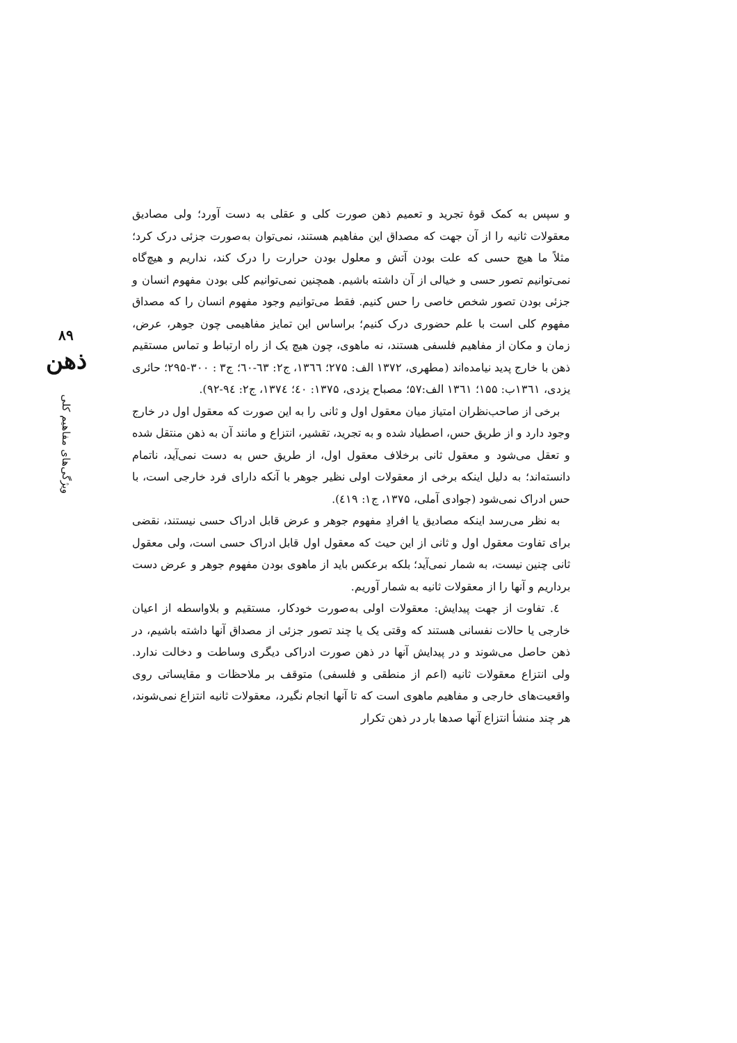۸۹
ذهن
ویژگی‌های مفاهیم کلی
و سپس به کمک قوهٔ تجرید و تعمیم ذهن صورت کلی و عقلی به دست آورد؛ ولی مصادیق معقولات ثانیه را از آن جهت که مصداق این مفاهیم هستند، نمی‌توان به‌صورت جزئی درک کرد؛ مثلاً ما هیچ حسی که علت بودن آتش و معلول بودن حرارت را درک کند، نداریم و هیچ‌گاه نمی‌توانیم تصور حسی و خیالی از آن داشته باشیم. همچنین نمی‌توانیم کلی بودن مفهوم انسان و جزئی بودن تصور شخص خاصی را حس کنیم. فقط می‌توانیم وجود مفهوم انسان را که مصداق مفهوم کلی است با علم حضوری درک کنیم؛ براساس این تمایز مفاهیمی چون جوهر، عرض، زمان و مکان از مفاهیم فلسفی هستند، نه ماهوی، چون هیچ یک از راه ارتباط و تماس مستقیم ذهن با خارج پدید نیامده‌اند (مطهری، ۱۳۷۲ الف: ۲۷۵؛ ۱۳٦٦، ج۲: ٦۳-٦۰؛ ج۳ : ۳۰۰-۲۹۵؛ حائری یزدی، ۱۳٦۱ب: ۱۵۵؛ ۱۳٦۱ الف:۵۷؛ مصباح یزدی، ۱۳۷۵: ٤۰؛ ۱۳۷٤، ج۲: ۹٤-۹۲).
برخی از صاحب‌نظران امتیاز میان معقول اول و ثانی را به این صورت که معقول اول در خارج وجود دارد و از طریق حس، اصطیاد شده و به تجرید، تقشیر، انتزاع و مانند آن به ذهن منتقل شده و تعقل می‌شود و معقول ثانی برخلاف معقول اول، از طریق حس به دست نمی‌آید، ناتمام دانسته‌اند؛ به دلیل اینکه برخی از معقولات اولی نظیر جوهر با آنکه دارای فرد خارجی است، با حس ادراک نمی‌شود (جوادی آملی، ۱۳۷۵، ج۱: ٤۱۹).
به نظر می‌رسد اینکه مصادیق یا افرادِ مفهوم جوهر و عرض قابل ادراک حسی نیستند، نقضی برای تفاوت معقول اول و ثانی از این حیث که معقول اول قابل ادراک حسی است، ولی معقول ثانی چنین نیست، به شمار نمی‌آید؛ بلکه برعکس باید از ماهوی بودن مفهوم جوهر و عرض دست برداریم و آنها را از معقولات ثانیه به شمار آوریم.
٤. تفاوت از جهت پیدایش: معقولات اولی به‌صورت خودکار، مستقیم و بلاواسطه از اعیان خارجی یا حالات نفسانی هستند که وقتی یک یا چند تصور جزئی از مصداق آنها داشته باشیم، در ذهن حاصل می‌شوند و در پیدایش آنها در ذهن صورت ادراکی دیگری وساطت و دخالت ندارد. ولی انتزاع معقولات ثانیه (اعم از منطقی و فلسفی) متوقف بر ملاحظات و مقایساتی روی واقعیت‌های خارجی و مفاهیم ماهوی است که تا آنها انجام نگیرد، معقولات ثانیه انتزاع نمی‌شوند، هر چند منشأ انتزاع آنها صدها بار در ذهن تکرار